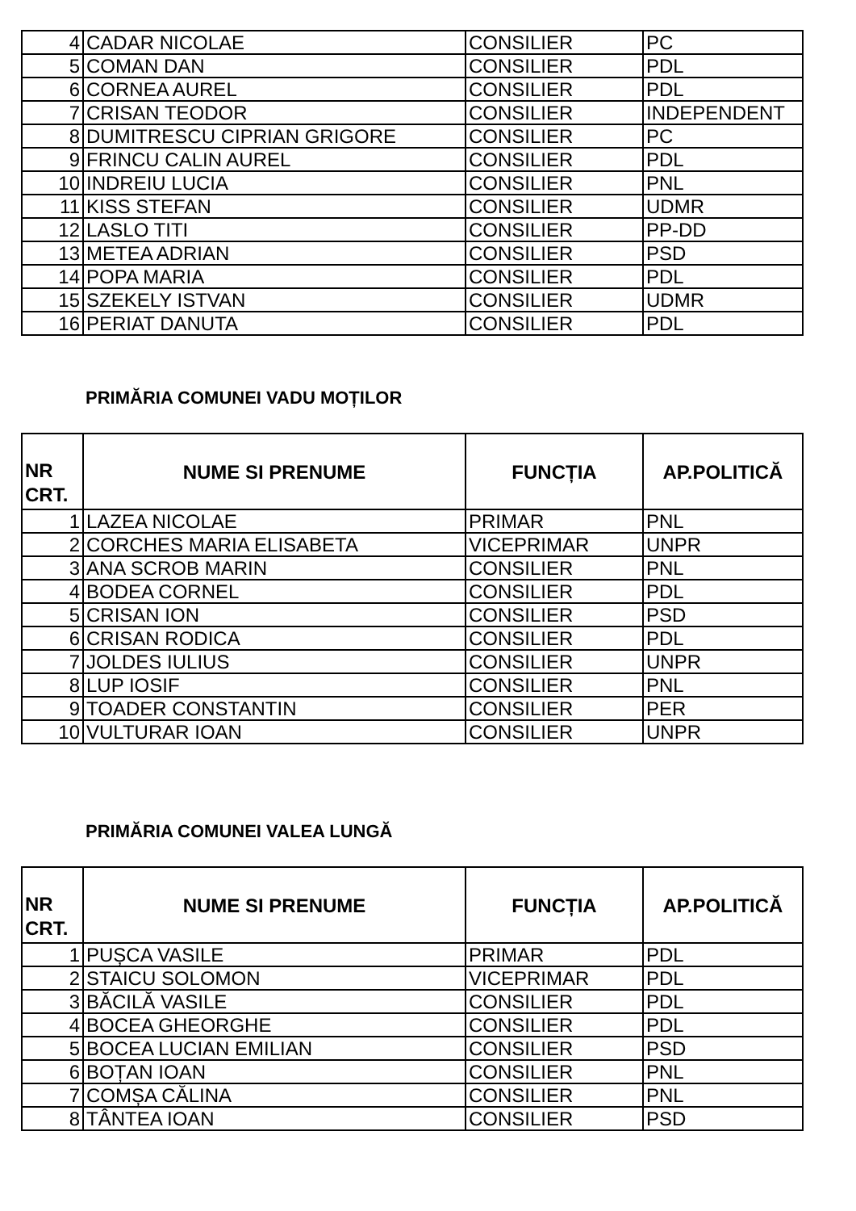| 4 | CADAR NICOLAE | CONSILIER | PC |
| 5 | COMAN DAN | CONSILIER | PDL |
| 6 | CORNEA AUREL | CONSILIER | PDL |
| 7 | CRISAN TEODOR | CONSILIER | INDEPENDENT |
| 8 | DUMITRESCU CIPRIAN GRIGORE | CONSILIER | PC |
| 9 | FRINCU CALIN AUREL | CONSILIER | PDL |
| 10 | INDREIU LUCIA | CONSILIER | PNL |
| 11 | KISS STEFAN | CONSILIER | UDMR |
| 12 | LASLO TITI | CONSILIER | PP-DD |
| 13 | METEA ADRIAN | CONSILIER | PSD |
| 14 | POPA MARIA | CONSILIER | PDL |
| 15 | SZEKELY ISTVAN | CONSILIER | UDMR |
| 16 | PERIAT DANUTA | CONSILIER | PDL |
PRIMĂRIA COMUNEI VADU MOȚILOR
| NR CRT. | NUME SI PRENUME | FUNCȚIA | AP.POLITICĂ |
| --- | --- | --- | --- |
| 1 | LAZEA NICOLAE | PRIMAR | PNL |
| 2 | CORCHES MARIA ELISABETA | VICEPRIMAR | UNPR |
| 3 | ANA SCROB MARIN | CONSILIER | PNL |
| 4 | BODEA CORNEL | CONSILIER | PDL |
| 5 | CRISAN ION | CONSILIER | PSD |
| 6 | CRISAN RODICA | CONSILIER | PDL |
| 7 | JOLDES IULIUS | CONSILIER | UNPR |
| 8 | LUP IOSIF | CONSILIER | PNL |
| 9 | TOADER CONSTANTIN | CONSILIER | PER |
| 10 | VULTURAR IOAN | CONSILIER | UNPR |
PRIMĂRIA COMUNEI VALEA LUNGĂ
| NR CRT. | NUME SI PRENUME | FUNCȚIA | AP.POLITICĂ |
| --- | --- | --- | --- |
| 1 | PUȘCA VASILE | PRIMAR | PDL |
| 2 | STAICU SOLOMON | VICEPRIMAR | PDL |
| 3 | BĂCILĂ VASILE | CONSILIER | PDL |
| 4 | BOCEA GHEORGHE | CONSILIER | PDL |
| 5 | BOCEA LUCIAN EMILIAN | CONSILIER | PSD |
| 6 | BOȚAN IOAN | CONSILIER | PNL |
| 7 | COMȘA CĂLINA | CONSILIER | PNL |
| 8 | TÂNTEA IOAN | CONSILIER | PSD |